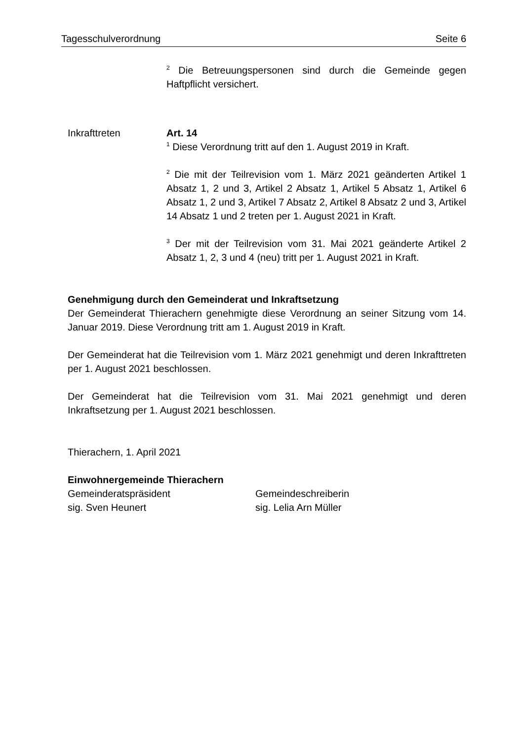Tagesschulverordnung Seite 6
<sup>2</sup> Die Betreuungspersonen sind durch die Gemeinde gegen Haftpflicht versichert.
Inkrafttreten Art. 14
<sup>1</sup> Diese Verordnung tritt auf den 1. August 2019 in Kraft.
<sup>2</sup> Die mit der Teilrevision vom 1. März 2021 geänderten Artikel 1 Absatz 1, 2 und 3, Artikel 2 Absatz 1, Artikel 5 Absatz 1, Artikel 6 Absatz 1, 2 und 3, Artikel 7 Absatz 2, Artikel 8 Absatz 2 und 3, Artikel 14 Absatz 1 und 2 treten per 1. August 2021 in Kraft.
<sup>3</sup> Der mit der Teilrevision vom 31. Mai 2021 geänderte Artikel 2 Absatz 1, 2, 3 und 4 (neu) tritt per 1. August 2021 in Kraft.
Genehmigung durch den Gemeinderat und Inkraftsetzung
Der Gemeinderat Thierachern genehmigte diese Verordnung an seiner Sitzung vom 14. Januar 2019. Diese Verordnung tritt am 1. August 2019 in Kraft.
Der Gemeinderat hat die Teilrevision vom 1. März 2021 genehmigt und deren Inkrafttreten per 1. August 2021 beschlossen.
Der Gemeinderat hat die Teilrevision vom 31. Mai 2021 genehmigt und deren Inkraftsetzung per 1. August 2021 beschlossen.
Thierachern, 1. April 2021
Einwohnergemeinde Thierachern
Gemeinderatspräsident
sig. Sven Heunert
Gemeindeschreiberin
sig. Lelia Arn Müller